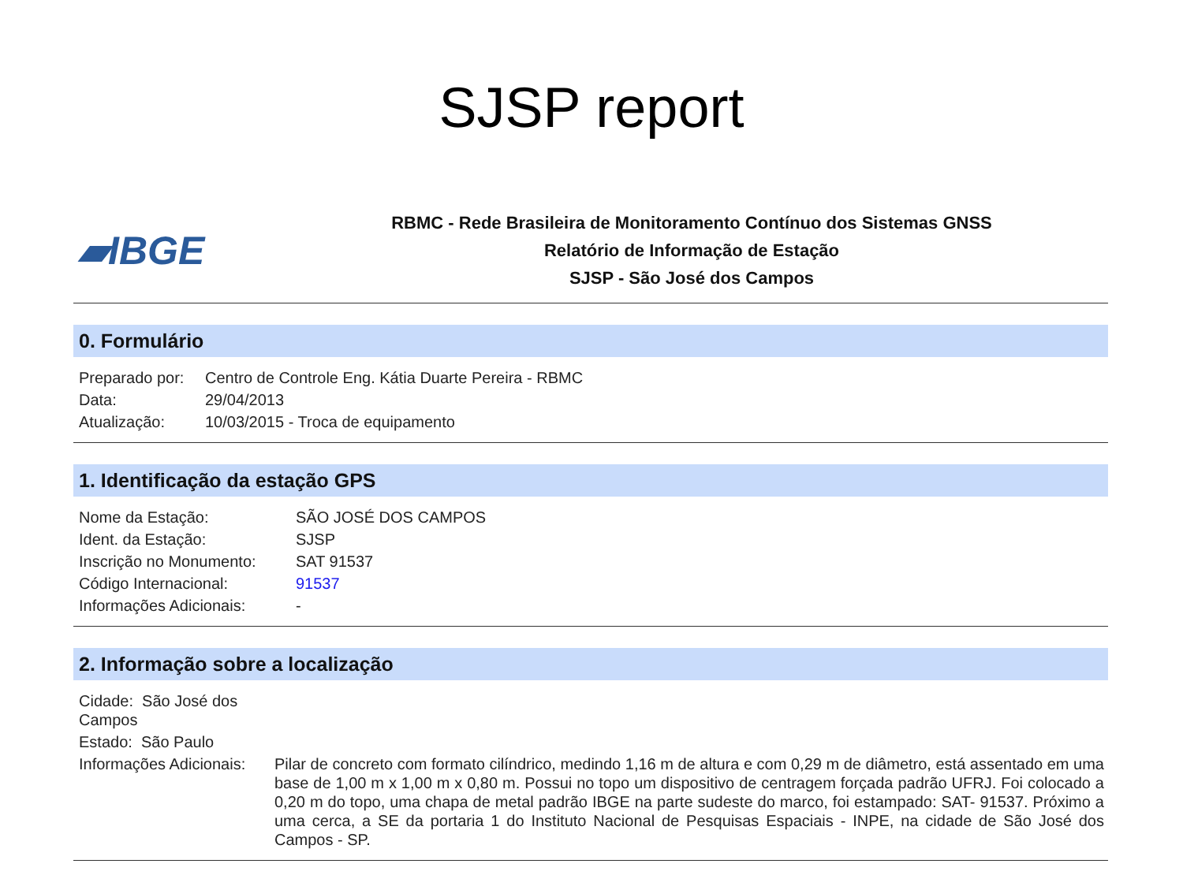SJSP report
▰IBGE
RBMC - Rede Brasileira de Monitoramento Contínuo dos Sistemas GNSS
Relatório de Informação de Estação
SJSP - São José dos Campos
0. Formulário
| Preparado por: | Centro de Controle Eng. Kátia Duarte Pereira - RBMC |
| Data: | 29/04/2013 |
| Atualização: | 10/03/2015 - Troca de equipamento |
1. Identificação da estação GPS
| Nome da Estação: | SÃO JOSÉ DOS CAMPOS |
| Ident. da Estação: | SJSP |
| Inscrição no Monumento: | SAT 91537 |
| Código Internacional: | 91537 |
| Informações Adicionais: | - |
2. Informação sobre a localização
| Cidade: São José dos Campos | |
| Estado: São Paulo | |
| Informações Adicionais: | Pilar de concreto com formato cilíndrico, medindo 1,16 m de altura e com 0,29 m de diâmetro, está assentado em uma base de 1,00 m x 1,00 m x 0,80 m. Possui no topo um dispositivo de centragem forçada padrão UFRJ. Foi colocado a 0,20 m do topo, uma chapa de metal padrão IBGE na parte sudeste do marco, foi estampado: SAT- 91537. Próximo a uma cerca, a SE da portaria 1 do Instituto Nacional de Pesquisas Espaciais - INPE, na cidade de São José dos Campos - SP. |